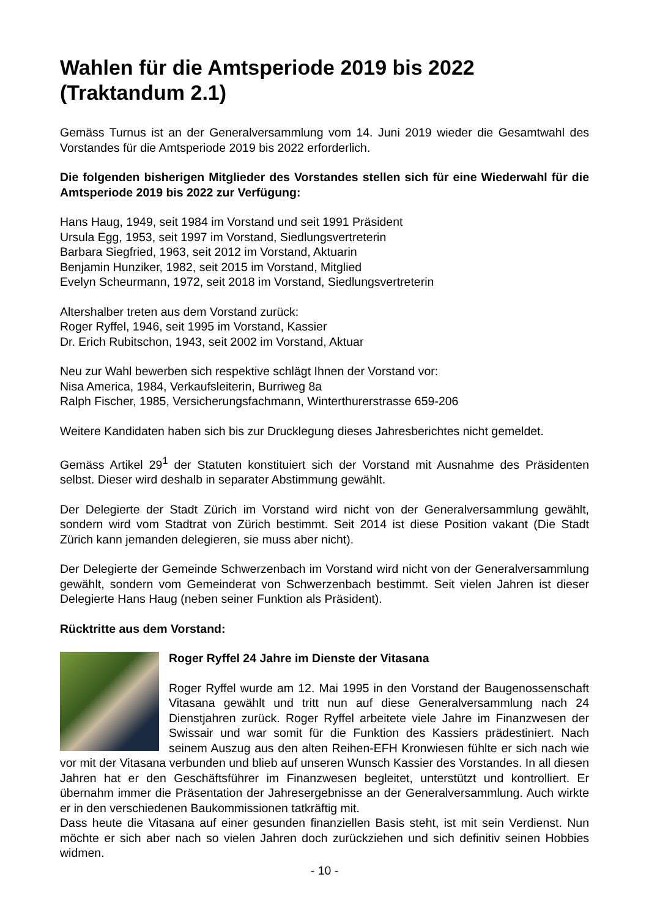Wahlen für die Amtsperiode 2019 bis 2022
(Traktandum 2.1)
Gemäss Turnus ist an der Generalversammlung vom 14. Juni 2019 wieder die Gesamtwahl des Vorstandes für die Amtsperiode 2019 bis 2022 erforderlich.
Die folgenden bisherigen Mitglieder des Vorstandes stellen sich für eine Wiederwahl für die Amtsperiode 2019 bis 2022 zur Verfügung:
Hans Haug, 1949, seit 1984 im Vorstand und seit 1991 Präsident
Ursula Egg, 1953, seit 1997 im Vorstand, Siedlungsvertreterin
Barbara Siegfried, 1963, seit 2012 im Vorstand, Aktuarin
Benjamin Hunziker, 1982, seit 2015 im Vorstand, Mitglied
Evelyn Scheurmann, 1972, seit 2018 im Vorstand, Siedlungsvertreterin
Altershalber treten aus dem Vorstand zurück:
Roger Ryffel, 1946, seit 1995 im Vorstand, Kassier
Dr. Erich Rubitschon, 1943, seit 2002 im Vorstand, Aktuar
Neu zur Wahl bewerben sich respektive schlägt Ihnen der Vorstand vor:
Nisa America, 1984, Verkaufsleiterin, Burriweg 8a
Ralph Fischer, 1985, Versicherungsfachmann, Winterthurerstrasse 659-206
Weitere Kandidaten haben sich bis zur Drucklegung dieses Jahresberichtes nicht gemeldet.
Gemäss Artikel 29<sup>1</sup> der Statuten konstituiert sich der Vorstand mit Ausnahme des Präsidenten selbst. Dieser wird deshalb in separater Abstimmung gewählt.
Der Delegierte der Stadt Zürich im Vorstand wird nicht von der Generalversammlung gewählt, sondern wird vom Stadtrat von Zürich bestimmt. Seit 2014 ist diese Position vakant (Die Stadt Zürich kann jemanden delegieren, sie muss aber nicht).
Der Delegierte der Gemeinde Schwerzenbach im Vorstand wird nicht von der Generalversammlung gewählt, sondern vom Gemeinderat von Schwerzenbach bestimmt. Seit vielen Jahren ist dieser Delegierte Hans Haug (neben seiner Funktion als Präsident).
Rücktritte aus dem Vorstand:
Roger Ryffel 24 Jahre im Dienste der Vitasana
Roger Ryffel wurde am 12. Mai 1995 in den Vorstand der Baugenossenschaft Vitasana gewählt und tritt nun auf diese Generalversammlung nach 24 Dienstjahren zurück. Roger Ryffel arbeitete viele Jahre im Finanzwesen der Swissair und war somit für die Funktion des Kassiers prädestiniert. Nach seinem Auszug aus den alten Reihen-EFH Kronwiesen fühlte er sich nach wie vor mit der Vitasana verbunden und blieb auf unseren Wunsch Kassier des Vorstandes. In all diesen Jahren hat er den Geschäftsführer im Finanzwesen begleitet, unterstützt und kontrolliert. Er übernahm immer die Präsentation der Jahresergebnisse an der Generalversammlung. Auch wirkte er in den verschiedenen Baukommissionen tatkräftig mit.
Dass heute die Vitasana auf einer gesunden finanziellen Basis steht, ist mit sein Verdienst. Nun möchte er sich aber nach so vielen Jahren doch zurückziehen und sich definitiv seinen Hobbies widmen.
- 10 -